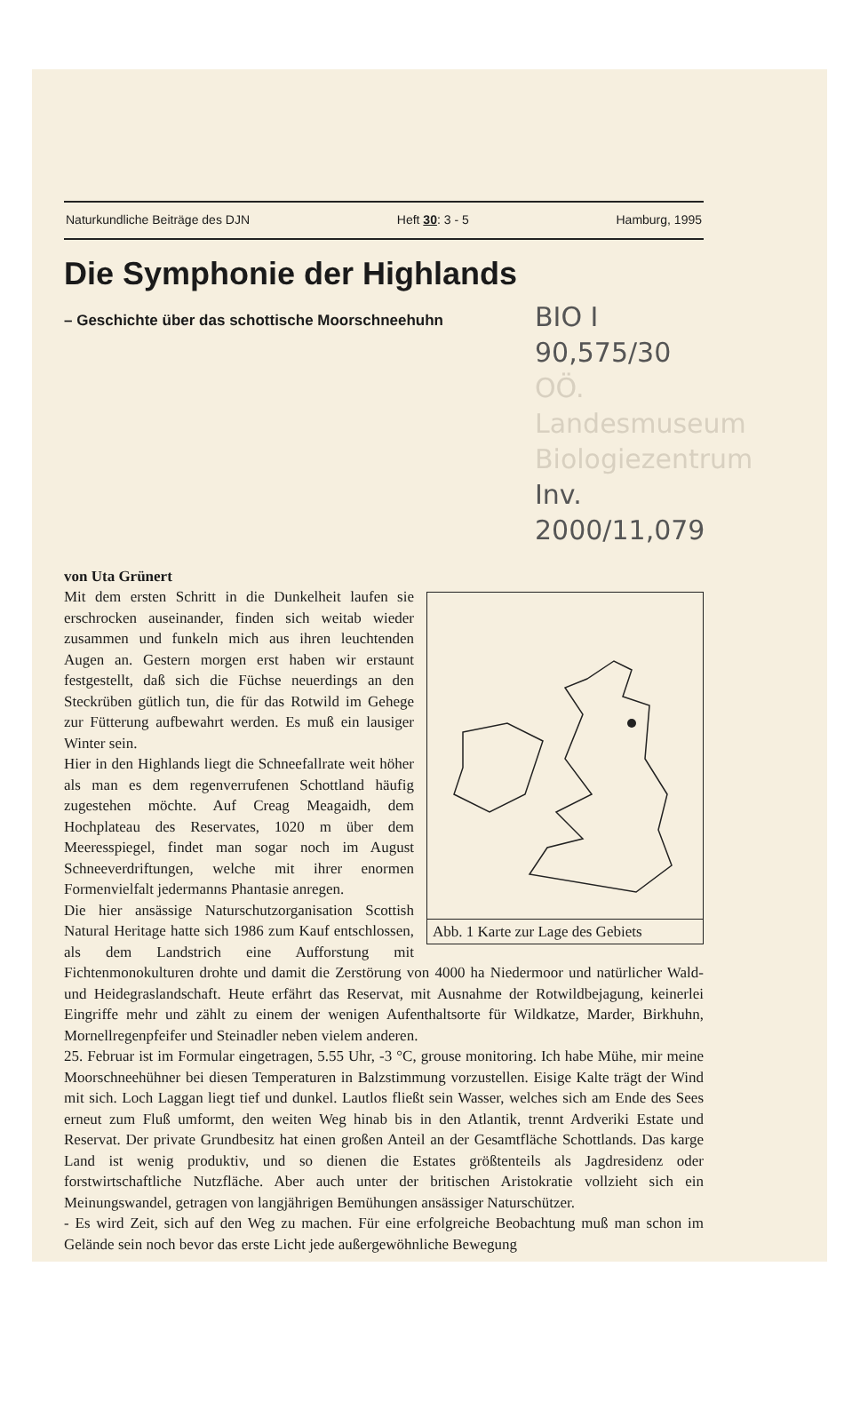Naturkundliche Beiträge des DJN Heft 30: 3 - 5 Hamburg, 1995
Die Symphonie der Highlands
– Geschichte über das schottische Moorschneehuhn
BIO I 90,575/30
OÖ. Landesmuseum
Biologiezentrum
Inv. 2000/11,079
von Uta Grünert
Abb. 1 Karte zur Lage des Gebiets
Mit dem ersten Schritt in die Dunkelheit laufen sie erschrocken auseinander, finden sich weitab wieder zusammen und funkeln mich aus ihren leuchtenden Augen an. Gestern morgen erst haben wir erstaunt festgestellt, daß sich die Füchse neuerdings an den Steckrüben gütlich tun, die für das Rotwild im Gehege zur Fütterung aufbewahrt werden. Es muß ein lausiger Winter sein.
Hier in den Highlands liegt die Schneefallrate weit höher als man es dem regenverrufenen Schottland häufig zugestehen möchte. Auf Creag Meagaidh, dem Hochplateau des Reservates, 1020 m über dem Meeresspiegel, findet man sogar noch im August Schneeverdriftungen, welche mit ihrer enormen Formenvielfalt jedermanns Phantasie anregen.
Die hier ansässige Naturschutzorganisation Scottish Natural Heritage hatte sich 1986 zum Kauf entschlossen, als dem Landstrich eine Aufforstung mit Fichtenmonokulturen drohte und damit die Zerstörung von 4000 ha Niedermoor und natürlicher Wald- und Heidegraslandschaft. Heute erfährt das Reservat, mit Ausnahme der Rotwildbejagung, keinerlei Eingriffe mehr und zählt zu einem der wenigen Aufenthaltsorte für Wildkatze, Marder, Birkhuhn, Mornellregenpfeifer und Steinadler neben vielem anderen.
25. Februar ist im Formular eingetragen, 5.55 Uhr, -3 °C, grouse monitoring. Ich habe Mühe, mir meine Moorschneehühner bei diesen Temperaturen in Balzstimmung vorzustellen. Eisige Kalte trägt der Wind mit sich. Loch Laggan liegt tief und dunkel. Lautlos fließt sein Wasser, welches sich am Ende des Sees erneut zum Fluß umformt, den weiten Weg hinab bis in den Atlantik, trennt Ardveriki Estate und Reservat. Der private Grundbesitz hat einen großen Anteil an der Gesamtfläche Schottlands. Das karge Land ist wenig produktiv, und so dienen die Estates größtenteils als Jagdresidenz oder forstwirtschaftliche Nutzfläche. Aber auch unter der britischen Aristokratie vollzieht sich ein Meinungswandel, getragen von langjährigen Bemühungen ansässiger Naturschützer.
- Es wird Zeit, sich auf den Weg zu machen. Für eine erfolgreiche Beobachtung muß man schon im Gelände sein noch bevor das erste Licht jede außergewöhnliche Bewegung